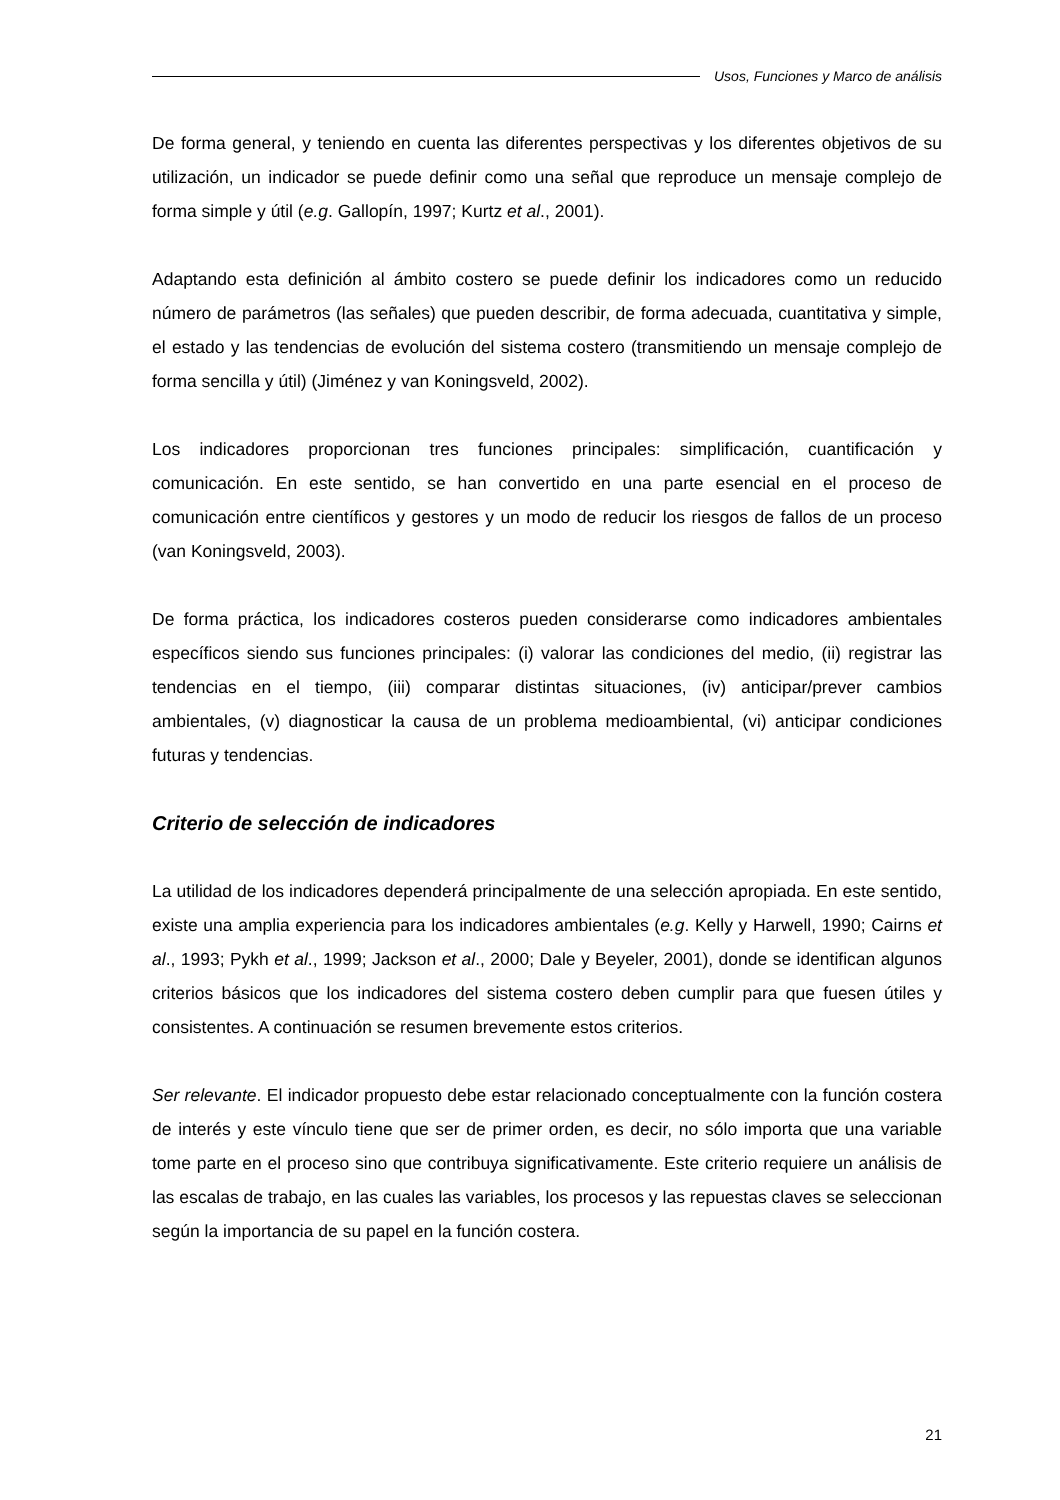Usos, Funciones y Marco de análisis
De forma general, y teniendo en cuenta las diferentes perspectivas y los diferentes objetivos de su utilización, un indicador se puede definir como una señal que reproduce un mensaje complejo de forma simple y útil (e.g. Gallopín, 1997; Kurtz et al., 2001).
Adaptando esta definición al ámbito costero se puede definir los indicadores como un reducido número de parámetros (las señales) que pueden describir, de forma adecuada, cuantitativa y simple, el estado y las tendencias de evolución del sistema costero (transmitiendo un mensaje complejo de forma sencilla y útil) (Jiménez y van Koningsveld, 2002).
Los indicadores proporcionan tres funciones principales: simplificación, cuantificación y comunicación. En este sentido, se han convertido en una parte esencial en el proceso de comunicación entre científicos y gestores y un modo de reducir los riesgos de fallos de un proceso (van Koningsveld, 2003).
De forma práctica, los indicadores costeros pueden considerarse como indicadores ambientales específicos siendo sus funciones principales: (i) valorar las condiciones del medio, (ii) registrar las tendencias en el tiempo, (iii) comparar distintas situaciones, (iv) anticipar/prever cambios ambientales, (v) diagnosticar la causa de un problema medioambiental, (vi) anticipar condiciones futuras y tendencias.
Criterio de selección de indicadores
La utilidad de los indicadores dependerá principalmente de una selección apropiada. En este sentido, existe una amplia experiencia para los indicadores ambientales (e.g. Kelly y Harwell, 1990; Cairns et al., 1993; Pykh et al., 1999; Jackson et al., 2000; Dale y Beyeler, 2001), donde se identifican algunos criterios básicos que los indicadores del sistema costero deben cumplir para que fuesen útiles y consistentes. A continuación se resumen brevemente estos criterios.
Ser relevante. El indicador propuesto debe estar relacionado conceptualmente con la función costera de interés y este vínculo tiene que ser de primer orden, es decir, no sólo importa que una variable tome parte en el proceso sino que contribuya significativamente. Este criterio requiere un análisis de las escalas de trabajo, en las cuales las variables, los procesos y las repuestas claves se seleccionan según la importancia de su papel en la función costera.
21